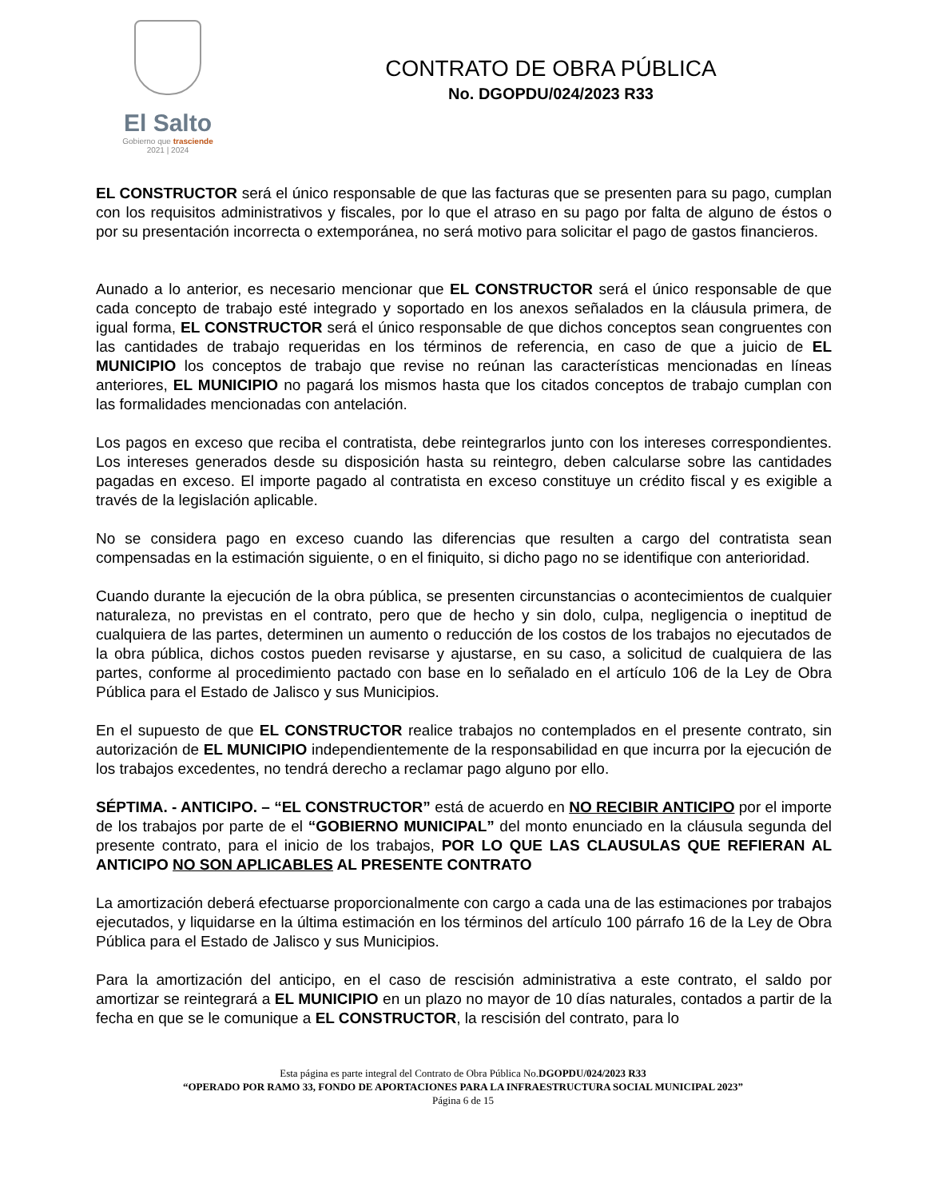El Salto
Gobierno que trasciende
2021 | 2024
CONTRATO DE OBRA PÚBLICA
No. DGOPDU/024/2023 R33
EL CONSTRUCTOR será el único responsable de que las facturas que se presenten para su pago, cumplan con los requisitos administrativos y fiscales, por lo que el atraso en su pago por falta de alguno de éstos o por su presentación incorrecta o extemporánea, no será motivo para solicitar el pago de gastos financieros.
Aunado a lo anterior, es necesario mencionar que EL CONSTRUCTOR será el único responsable de que cada concepto de trabajo esté integrado y soportado en los anexos señalados en la cláusula primera, de igual forma, EL CONSTRUCTOR será el único responsable de que dichos conceptos sean congruentes con las cantidades de trabajo requeridas en los términos de referencia, en caso de que a juicio de EL MUNICIPIO los conceptos de trabajo que revise no reúnan las características mencionadas en líneas anteriores, EL MUNICIPIO no pagará los mismos hasta que los citados conceptos de trabajo cumplan con las formalidades mencionadas con antelación.
Los pagos en exceso que reciba el contratista, debe reintegrarlos junto con los intereses correspondientes. Los intereses generados desde su disposición hasta su reintegro, deben calcularse sobre las cantidades pagadas en exceso. El importe pagado al contratista en exceso constituye un crédito fiscal y es exigible a través de la legislación aplicable.
No se considera pago en exceso cuando las diferencias que resulten a cargo del contratista sean compensadas en la estimación siguiente, o en el finiquito, si dicho pago no se identifique con anterioridad.
Cuando durante la ejecución de la obra pública, se presenten circunstancias o acontecimientos de cualquier naturaleza, no previstas en el contrato, pero que de hecho y sin dolo, culpa, negligencia o ineptitud de cualquiera de las partes, determinen un aumento o reducción de los costos de los trabajos no ejecutados de la obra pública, dichos costos pueden revisarse y ajustarse, en su caso, a solicitud de cualquiera de las partes, conforme al procedimiento pactado con base en lo señalado en el artículo 106 de la Ley de Obra Pública para el Estado de Jalisco y sus Municipios.
En el supuesto de que EL CONSTRUCTOR realice trabajos no contemplados en el presente contrato, sin autorización de EL MUNICIPIO independientemente de la responsabilidad en que incurra por la ejecución de los trabajos excedentes, no tendrá derecho a reclamar pago alguno por ello.
SÉPTIMA. - ANTICIPO. – “EL CONSTRUCTOR” está de acuerdo en NO RECIBIR ANTICIPO por el importe de los trabajos por parte de el “GOBIERNO MUNICIPAL” del monto enunciado en la cláusula segunda del presente contrato, para el inicio de los trabajos, POR LO QUE LAS CLAUSULAS QUE REFIERAN AL ANTICIPO NO SON APLICABLES AL PRESENTE CONTRATO
La amortización deberá efectuarse proporcionalmente con cargo a cada una de las estimaciones por trabajos ejecutados, y liquidarse en la última estimación en los términos del artículo 100 párrafo 16 de la Ley de Obra Pública para el Estado de Jalisco y sus Municipios.
Para la amortización del anticipo, en el caso de rescisión administrativa a este contrato, el saldo por amortizar se reintegrará a EL MUNICIPIO en un plazo no mayor de 10 días naturales, contados a partir de la fecha en que se le comunique a EL CONSTRUCTOR, la rescisión del contrato, para lo
Esta página es parte integral del Contrato de Obra Pública No.DGOPDU/024/2023 R33
“OPERADO POR RAMO 33, FONDO DE APORTACIONES PARA LA INFRAESTRUCTURA SOCIAL MUNICIPAL 2023”
Página 6 de 15